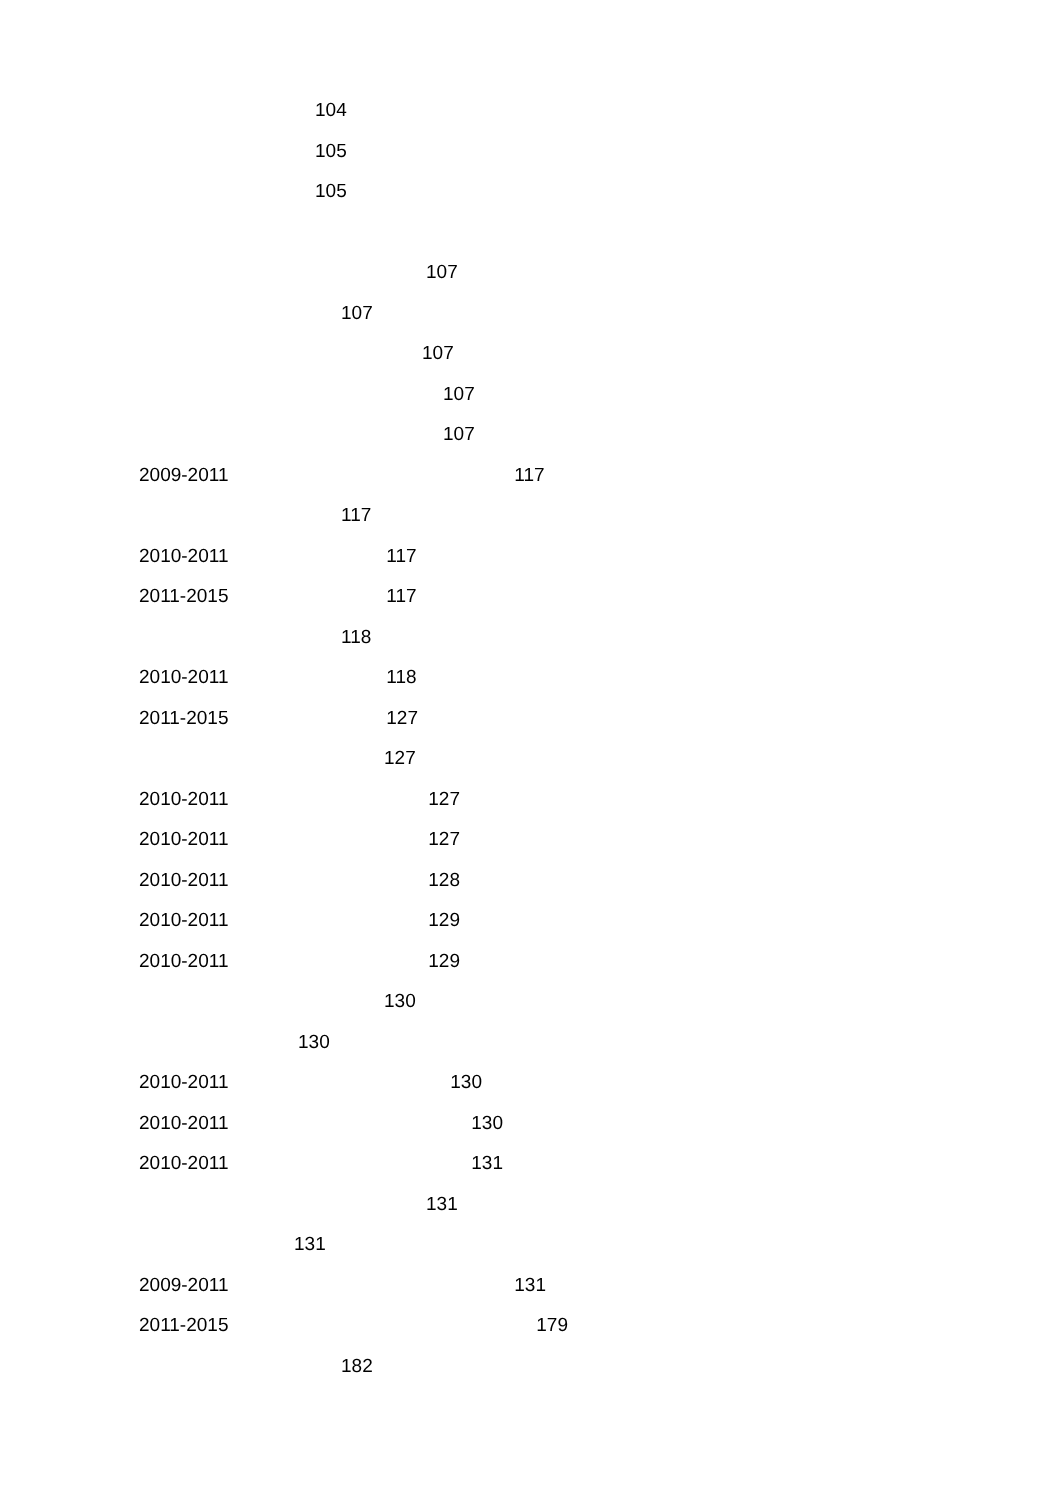104
105
105
107
107
107
107
107
2009-2011 117
117
2010-2011 117
2011-2015 117
118
2010-2011 118
2011-2015 127
127
2010-2011 127
2010-2011 127
2010-2011 128
2010-2011 129
2010-2011 129
130
130
2010-2011 130
2010-2011 130
2010-2011 131
131
131
2009-2011 131
2011-2015 179
182